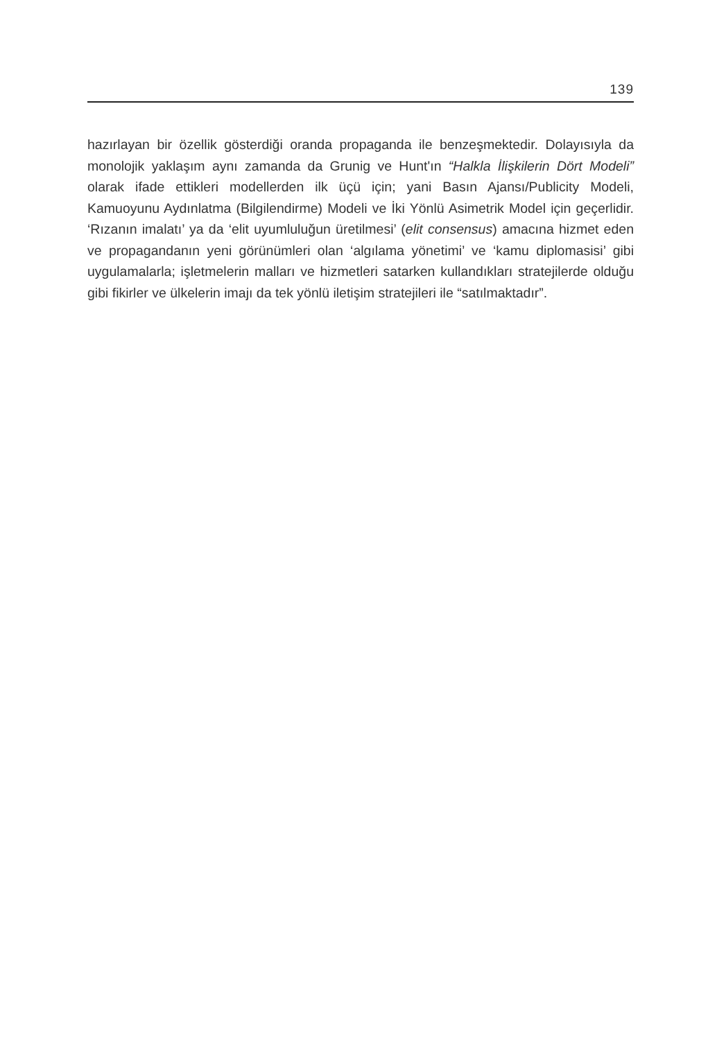139
hazırlayan bir özellik gösterdiği oranda propaganda ile benzeşmektedir. Dolayısıyla da monolojik yaklaşım aynı zamanda da Grunig ve Hunt'ın “Halkla İlişkilerin Dört Modeli” olarak ifade ettikleri modellerden ilk üçü için; yani Basın Ajansı/Publicity Modeli, Kamuoyunu Aydınlatma (Bilgilendirme) Modeli ve İki Yönlü Asimetrik Model için geçerlidir. ‘Rızanın imalatı’ ya da ‘elit uyumluluğun üretilmesi’ (elit consensus) amacına hizmet eden ve propagandanın yeni görünümleri olan ‘algılama yönetimi’ ve ‘kamu diplomasisi’ gibi uygulamalarla; işletmelerin malları ve hizmetleri satarken kullandıkları stratejilerde olduğu gibi fikirler ve ülkelerin imajı da tek yönlü iletişim stratejileri ile “satılmaktadır”.